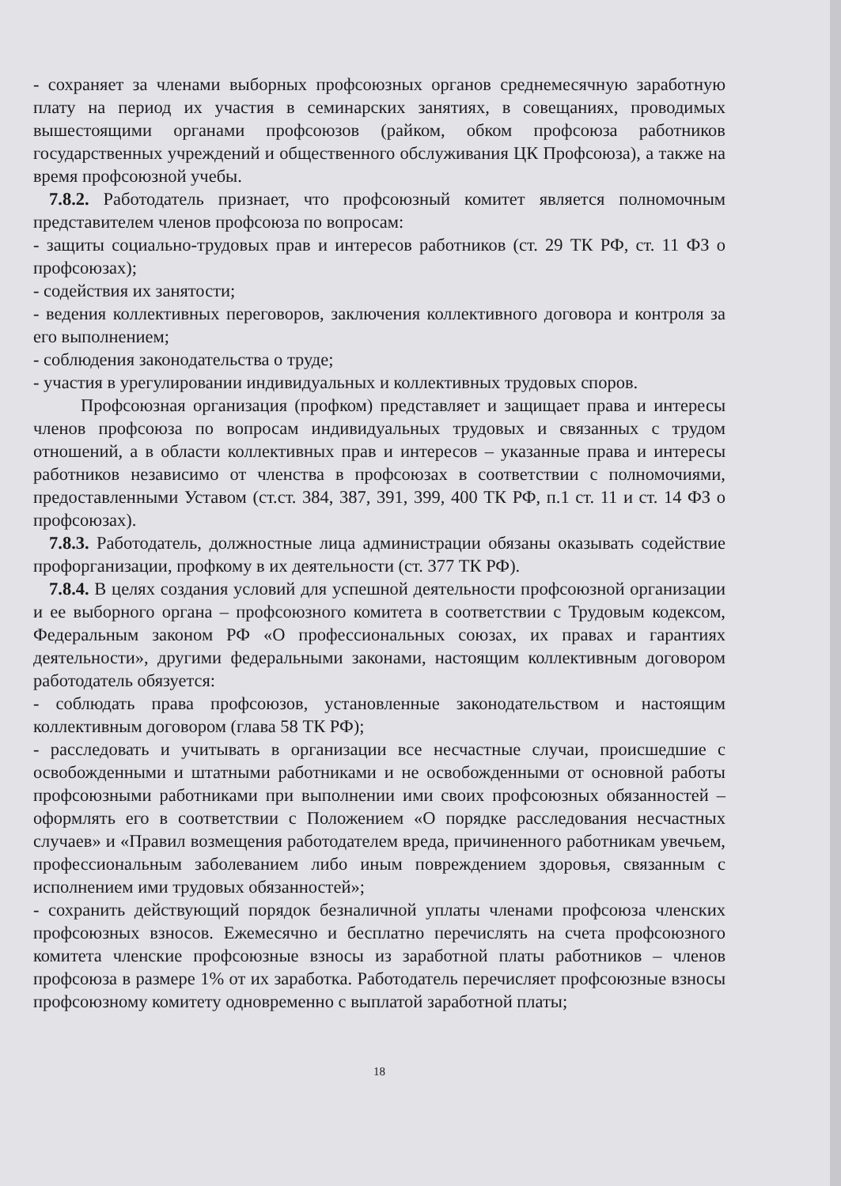- сохраняет за членами выборных профсоюзных органов среднемесячную заработную плату на период их участия в семинарских занятиях, в совещаниях, проводимых вышестоящими органами профсоюзов (райком, обком профсоюза работников государственных учреждений и общественного обслуживания ЦК Профсоюза), а также на время профсоюзной учебы.
7.8.2. Работодатель признает, что профсоюзный комитет является полномочным представителем членов профсоюза по вопросам:
- защиты социально-трудовых прав и интересов работников (ст. 29 ТК РФ, ст. 11 ФЗ о профсоюзах);
- содействия их занятости;
- ведения коллективных переговоров, заключения коллективного договора и контроля за его выполнением;
- соблюдения законодательства о труде;
- участия в урегулировании индивидуальных и коллективных трудовых споров.
Профсоюзная организация (профком) представляет и защищает права и интересы членов профсоюза по вопросам индивидуальных трудовых и связанных с трудом отношений, а в области коллективных прав и интересов – указанные права и интересы работников независимо от членства в профсоюзах в соответствии с полномочиями, предоставленными Уставом (ст.ст. 384, 387, 391, 399, 400 ТК РФ, п.1 ст. 11 и ст. 14 ФЗ о профсоюзах).
7.8.3. Работодатель, должностные лица администрации обязаны оказывать содействие профорганизации, профкому в их деятельности (ст. 377 ТК РФ).
7.8.4. В целях создания условий для успешной деятельности профсоюзной организации и ее выборного органа – профсоюзного комитета в соответствии с Трудовым кодексом, Федеральным законом РФ «О профессиональных союзах, их правах и гарантиях деятельности», другими федеральными законами, настоящим коллективным договором работодатель обязуется:
- соблюдать права профсоюзов, установленные законодательством и настоящим коллективным договором (глава 58 ТК РФ);
- расследовать и учитывать в организации все несчастные случаи, происшедшие с освобожденными и штатными работниками и не освобожденными от основной работы профсоюзными работниками при выполнении ими своих профсоюзных обязанностей – оформлять его в соответствии с Положением «О порядке расследования несчастных случаев» и «Правил возмещения работодателем вреда, причиненного работникам увечьем, профессиональным заболеванием либо иным повреждением здоровья, связанным с исполнением ими трудовых обязанностей»;
- сохранить действующий порядок безналичной уплаты членами профсоюза членских профсоюзных взносов. Ежемесячно и бесплатно перечислять на счета профсоюзного комитета членские профсоюзные взносы из заработной платы работников – членов профсоюза в размере 1% от их заработка. Работодатель перечисляет профсоюзные взносы профсоюзному комитету одновременно с выплатой заработной платы;
18